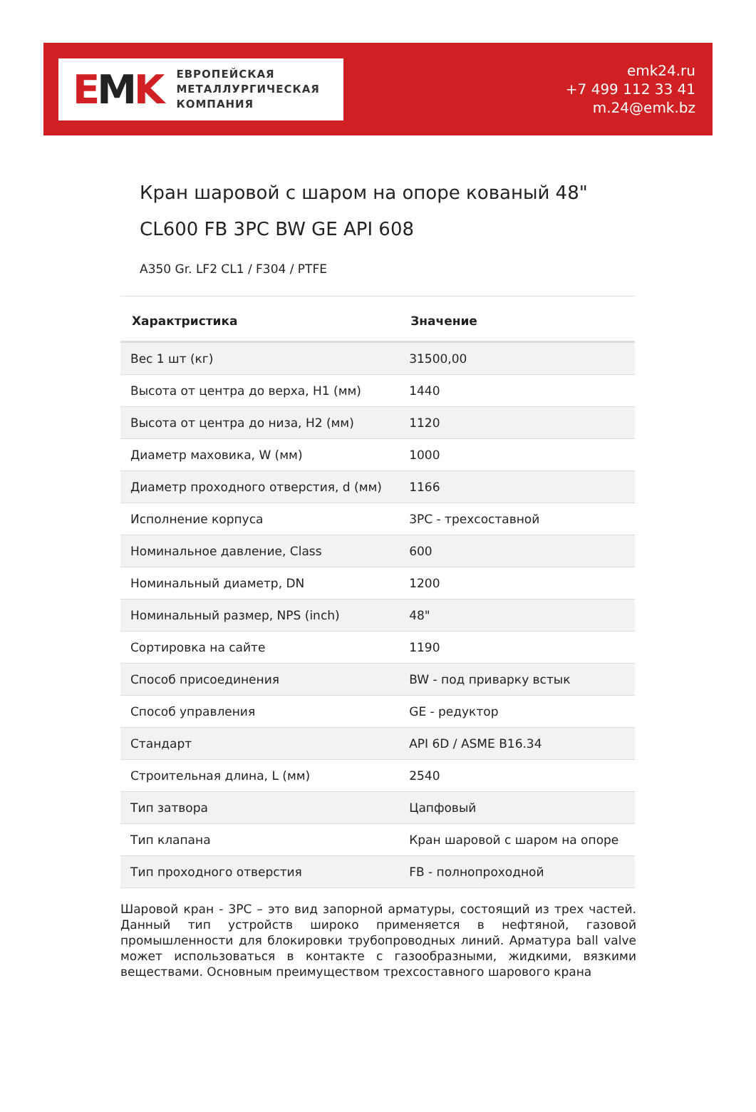EMK
ЕВРОПЕЙСКАЯ
МЕТАЛЛУРГИЧЕСКАЯ
КОМПАНИЯ
emk24.ru
+7 499 112 33 41
m.24@emk.bz
Кран шаровой с шаром на опоре кованый 48" CL600 FB 3PC BW GE API 608
A350 Gr. LF2 CL1 / F304 / PTFE
| Характристика | Значение |
| --- | --- |
| Вес 1 шт (кг) | 31500,00 |
| Высота от центра до верха, H1 (мм) | 1440 |
| Высота от центра до низа, H2 (мм) | 1120 |
| Диаметр маховика, W (мм) | 1000 |
| Диаметр проходного отверстия, d (мм) | 1166 |
| Исполнение корпуса | 3PC - трехсоставной |
| Номинальное давление, Class | 600 |
| Номинальный диаметр, DN | 1200 |
| Номинальный размер, NPS (inch) | 48" |
| Сортировка на сайте | 1190 |
| Способ присоединения | BW - под приварку встык |
| Способ управления | GE - редуктор |
| Стандарт | API 6D / ASME B16.34 |
| Строительная длина, L (мм) | 2540 |
| Тип затвора | Цапфовый |
| Тип клапана | Кран шаровой с шаром на опоре |
| Тип проходного отверстия | FB - полнопроходной |
Шаровой кран - 3PC – это вид запорной арматуры, состоящий из трех частей. Данный тип устройств широко применяется в нефтяной, газовой промышленности для блокировки трубопроводных линий. Арматура ball valve может использоваться в контакте с газообразными, жидкими, вязкими веществами. Основным преимуществом трехсоставного шарового крана